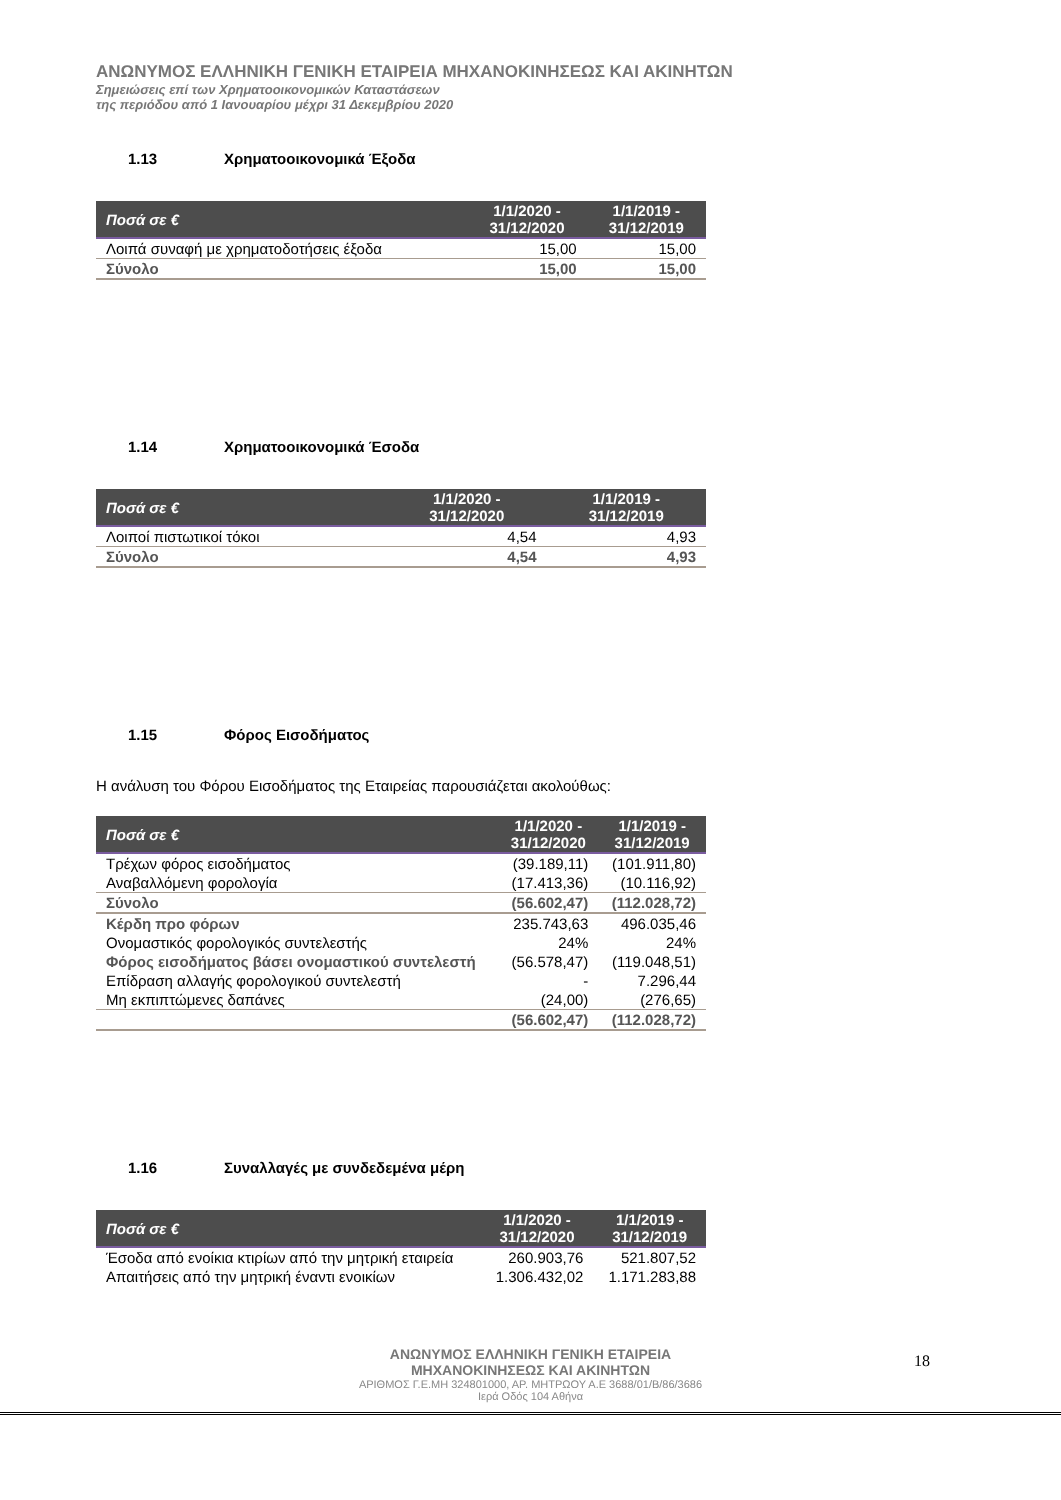ΑΝΩΝΥΜΟΣ ΕΛΛΗΝΙΚΗ ΓΕΝΙΚΗ ΕΤΑΙΡΕΙΑ ΜΗΧΑΝΟΚΙΝΗΣΕΩΣ ΚΑΙ ΑΚΙΝΗΤΩΝ
Σημειώσεις επί των Χρηματοοικονομικών Καταστάσεων
της περιόδου από 1 Ιανουαρίου μέχρι 31 Δεκεμβρίου 2020
1.13 Χρηματοοικονομικά Έξοδα
| Ποσά σε € | 1/1/2020 - 31/12/2020 | 1/1/2019 - 31/12/2019 |
| --- | --- | --- |
| Λοιπά συναφή με χρηματοδοτήσεις έξοδα | 15,00 | 15,00 |
| Σύνολο | 15,00 | 15,00 |
1.14 Χρηματοοικονομικά Έσοδα
| Ποσά σε € | 1/1/2020 - 31/12/2020 | 1/1/2019 - 31/12/2019 |
| --- | --- | --- |
| Λοιποί πιστωτικοί τόκοι | 4,54 | 4,93 |
| Σύνολο | 4,54 | 4,93 |
1.15 Φόρος Εισοδήματος
Η ανάλυση του Φόρου Εισοδήματος της Εταιρείας παρουσιάζεται ακολούθως:
| Ποσά σε € | 1/1/2020 - 31/12/2020 | 1/1/2019 - 31/12/2019 |
| --- | --- | --- |
| Τρέχων φόρος εισοδήματος | (39.189,11) | (101.911,80) |
| Αναβαλλόμενη φορολογία | (17.413,36) | (10.116,92) |
| Σύνολο | (56.602,47) | (112.028,72) |
| Κέρδη προ φόρων | 235.743,63 | 496.035,46 |
| Ονομαστικός φορολογικός συντελεστής | 24% | 24% |
| Φόρος εισοδήματος βάσει ονομαστικού συντελεστή | (56.578,47) | (119.048,51) |
| Επίδραση αλλαγής φορολογικού συντελεστή | - | 7.296,44 |
| Μη εκπιπτώμενες δαπάνες | (24,00) | (276,65) |
| | (56.602,47) | (112.028,72) |
1.16 Συναλλαγές με συνδεδεμένα μέρη
| Ποσά σε € | 1/1/2020 - 31/12/2020 | 1/1/2019 - 31/12/2019 |
| --- | --- | --- |
| Έσοδα από ενοίκια κτιρίων από την μητρική εταιρεία | 260.903,76 | 521.807,52 |
| Απαιτήσεις από την μητρική έναντι ενοικίων | 1.306.432,02 | 1.171.283,88 |
ΑΝΩΝΥΜΟΣ ΕΛΛΗΝΙΚΗ ΓΕΝΙΚΗ ΕΤΑΙΡΕΙΑ
ΜΗΧΑΝΟΚΙΝΗΣΕΩΣ ΚΑΙ ΑΚΙΝΗΤΩΝ
ΑΡΙΘΜΟΣ Γ.Ε.ΜΗ 324801000, ΑΡ. ΜΗΤΡΩΟΥ Α.Ε 3688/01/Β/86/3686
Ιερά Οδός 104 Αθήνα
18